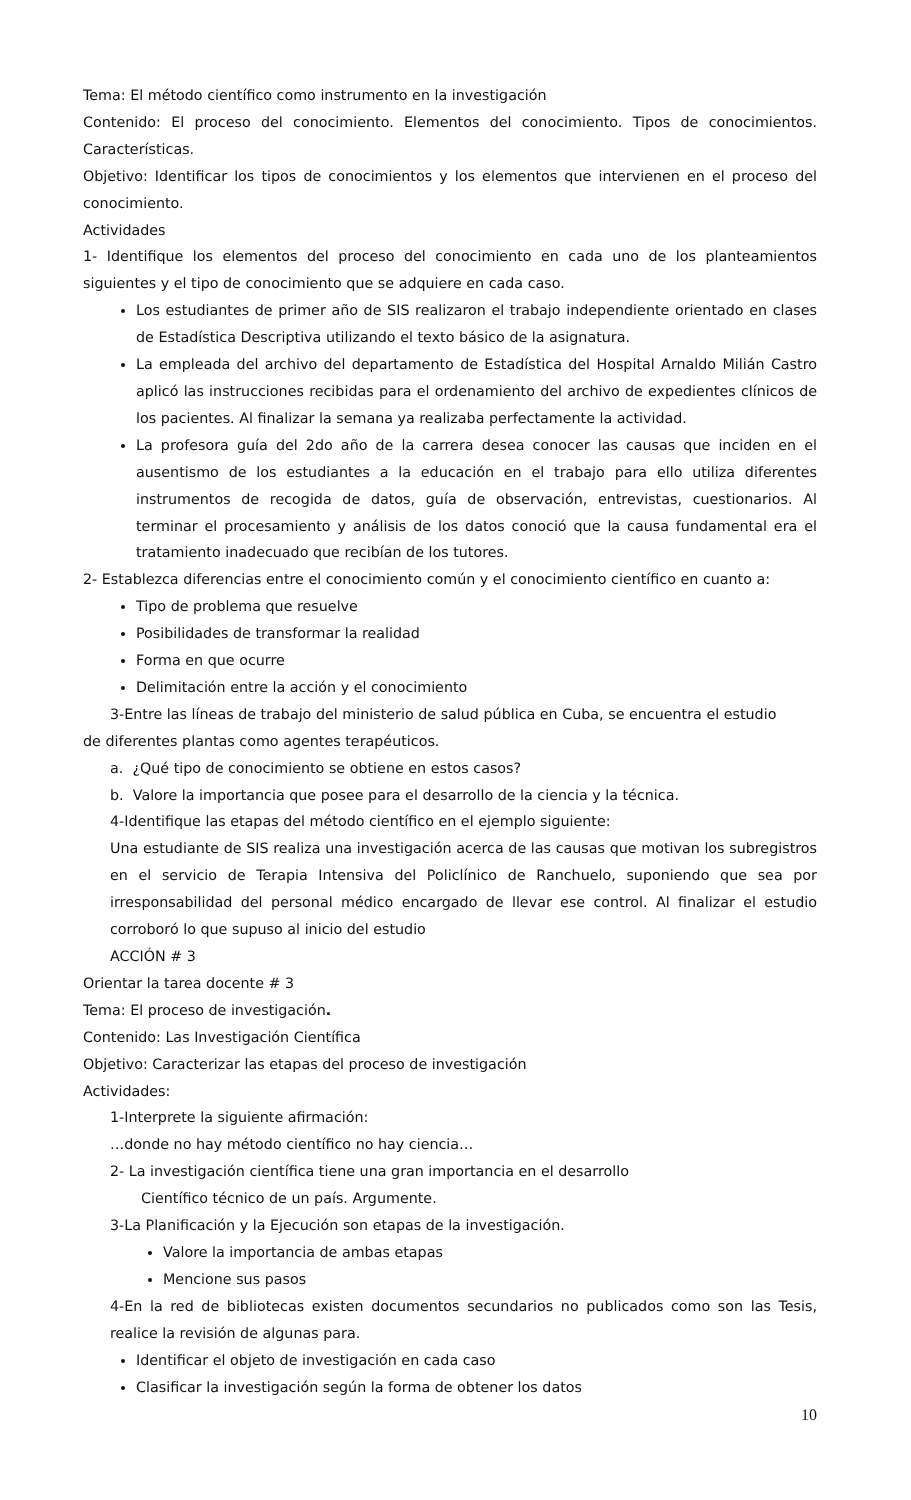Tema: El método científico como instrumento en la investigación
Contenido: El proceso del conocimiento. Elementos del conocimiento. Tipos de conocimientos. Características.
Objetivo: Identificar los tipos de conocimientos y los elementos que intervienen en el proceso del conocimiento.
Actividades
1- Identifique los elementos del proceso del conocimiento en cada uno de los planteamientos siguientes y el tipo de conocimiento que se adquiere en cada caso.
Los estudiantes de primer año de SIS realizaron el trabajo independiente orientado en clases de Estadística Descriptiva utilizando el texto básico de la asignatura.
La empleada del archivo del departamento de Estadística del Hospital Arnaldo Milián Castro aplicó las instrucciones recibidas para el ordenamiento del archivo de expedientes clínicos de los pacientes. Al finalizar la semana ya realizaba perfectamente la actividad.
La profesora guía del 2do año de la carrera desea conocer las causas que inciden en el ausentismo de los estudiantes a la educación en el trabajo para ello utiliza diferentes instrumentos de recogida de datos, guía de observación, entrevistas, cuestionarios. Al terminar el procesamiento y análisis de los datos conoció que la causa fundamental era el tratamiento inadecuado que recibían de los tutores.
2- Establezca diferencias entre el conocimiento común y el conocimiento científico en cuanto a:
Tipo de problema que resuelve
Posibilidades de transformar la realidad
Forma en que ocurre
Delimitación entre la acción y el conocimiento
3-Entre las líneas de trabajo del ministerio de salud pública en Cuba, se encuentra el estudio
de diferentes plantas como agentes terapéuticos.
a. ¿Qué tipo de conocimiento se obtiene en estos casos?
b. Valore la importancia que posee para el desarrollo de la ciencia y la técnica.
4-Identifique las etapas del método científico en el ejemplo siguiente:
Una estudiante de SIS realiza una investigación acerca de las causas que motivan los subregistros en el servicio de Terapia Intensiva del Policlínico de Ranchuelo, suponiendo que sea por irresponsabilidad del personal médico encargado de llevar ese control. Al finalizar el estudio corroboró lo que supuso al inicio del estudio
ACCIÓN # 3
Orientar la tarea docente # 3
Tema: El proceso de investigación.
Contenido: Las Investigación Científica
Objetivo: Caracterizar las etapas del proceso de investigación
Actividades:
1-Interprete la siguiente afirmación:
…donde no hay método científico no hay ciencia…
2- La investigación científica tiene una gran importancia en el desarrollo
Científico técnico de un país. Argumente.
3-La Planificación y la Ejecución son etapas de la investigación.
Valore la importancia de ambas etapas
Mencione sus pasos
4-En la red de bibliotecas existen documentos secundarios no publicados como son las Tesis, realice la revisión de algunas para.
Identificar el objeto de investigación en cada caso
Clasificar la investigación según la forma de obtener los datos
10